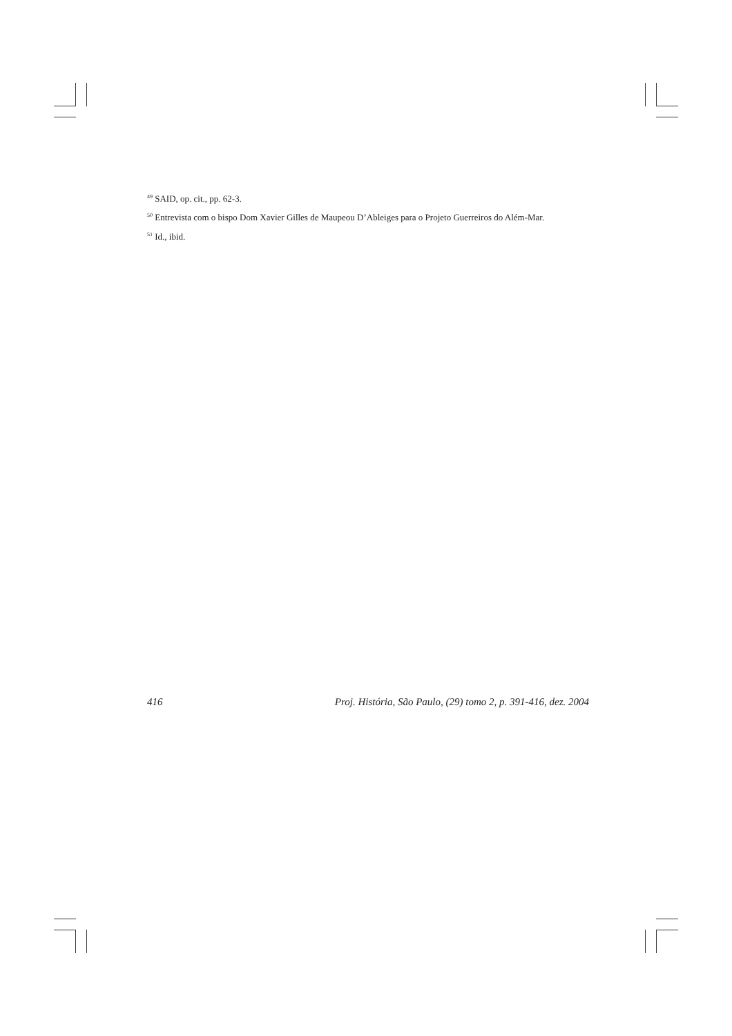<sup>49</sup> SAID, op. cit., pp. 62-3.
<sup>50</sup> Entrevista com o bispo Dom Xavier Gilles de Maupeou D’Ableiges para o Projeto Guerreiros do Além-Mar.
<sup>51</sup> Id., ibid.
416 Proj. História, São Paulo, (29) tomo 2, p. 391-416, dez. 2004